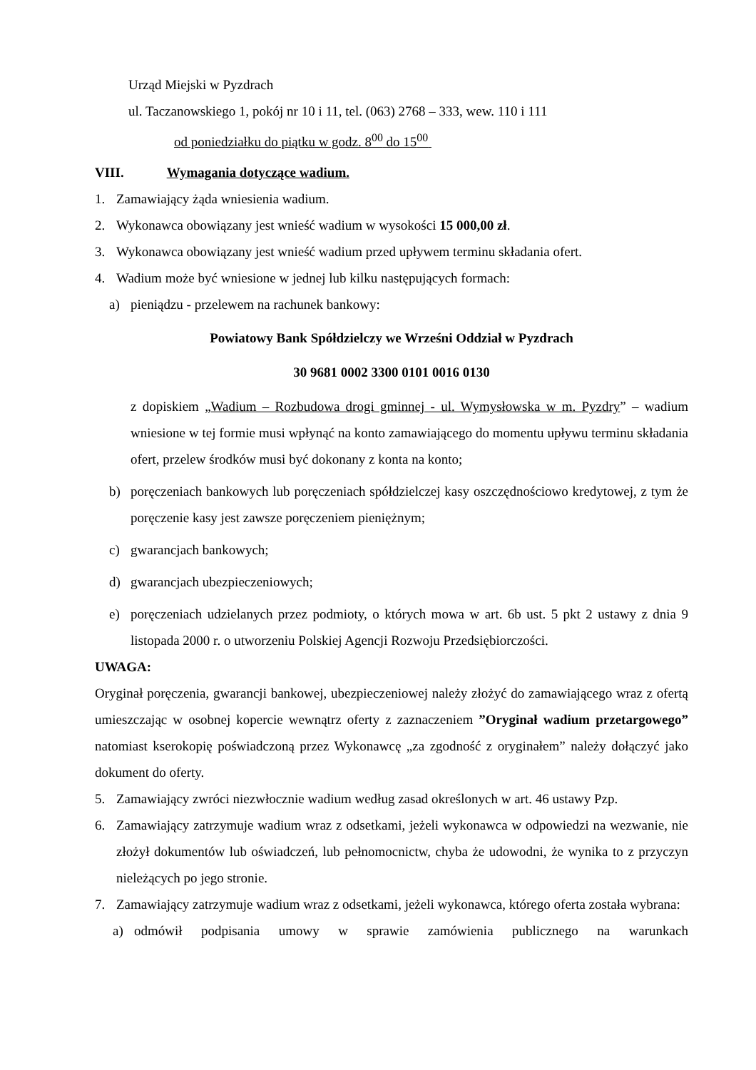Urząd Miejski w Pyzdrach
ul. Taczanowskiego 1, pokój nr 10 i 11, tel. (063) 2768 – 333, wew. 110 i 111
od poniedziałku do piątku w godz. 8<sup>00</sup> do 15<sup>00</sup>
VIII. Wymagania dotyczące wadium.
1. Zamawiający żąda wniesienia wadium.
2. Wykonawca obowiązany jest wnieść wadium w wysokości 15 000,00 zł.
3. Wykonawca obowiązany jest wnieść wadium przed upływem terminu składania ofert.
4. Wadium może być wniesione w jednej lub kilku następujących formach:
a) pieniądzu - przelewem na rachunek bankowy:
Powiatowy Bank Spółdzielczy we Wrześni Oddział w Pyzdrach
30 9681 0002 3300 0101 0016 0130
z dopiskiem „Wadium – Rozbudowa drogi gminnej - ul. Wymysłowska w m. Pyzdry” – wadium wniesione w tej formie musi wpłynąć na konto zamawiającego do momentu upływu terminu składania ofert, przelew środków musi być dokonany z konta na konto;
b) poręczeniach bankowych lub poręczeniach spółdzielczej kasy oszczędnościowo kredytowej, z tym że poręczenie kasy jest zawsze poręczeniem pieniężnym;
c) gwarancjach bankowych;
d) gwarancjach ubezpieczeniowych;
e) poręczeniach udzielanych przez podmioty, o których mowa w art. 6b ust. 5 pkt 2 ustawy z dnia 9 listopada 2000 r. o utworzeniu Polskiej Agencji Rozwoju Przedsiębiorczości.
UWAGA:
Oryginał poręczenia, gwarancji bankowej, ubezpieczeniowej należy złożyć do zamawiającego wraz z ofertą umieszczając w osobnej kopercie wewnątrz oferty z zaznaczeniem ”Oryginał wadium przetargowego” natomiast kserokopię poświadczoną przez Wykonawcę „za zgodność z oryginałem” należy dołączyć jako dokument do oferty.
5. Zamawiający zwróci niezwłocznie wadium według zasad określonych w art. 46 ustawy Pzp.
6. Zamawiający zatrzymuje wadium wraz z odsetkami, jeżeli wykonawca w odpowiedzi na wezwanie, nie złożył dokumentów lub oświadczeń, lub pełnomocnictw, chyba że udowodni, że wynika to z przyczyn nieleżących po jego stronie.
7. Zamawiający zatrzymuje wadium wraz z odsetkami, jeżeli wykonawca, którego oferta została wybrana:
a) odmówił podpisania umowy w sprawie zamówienia publicznego na warunkach